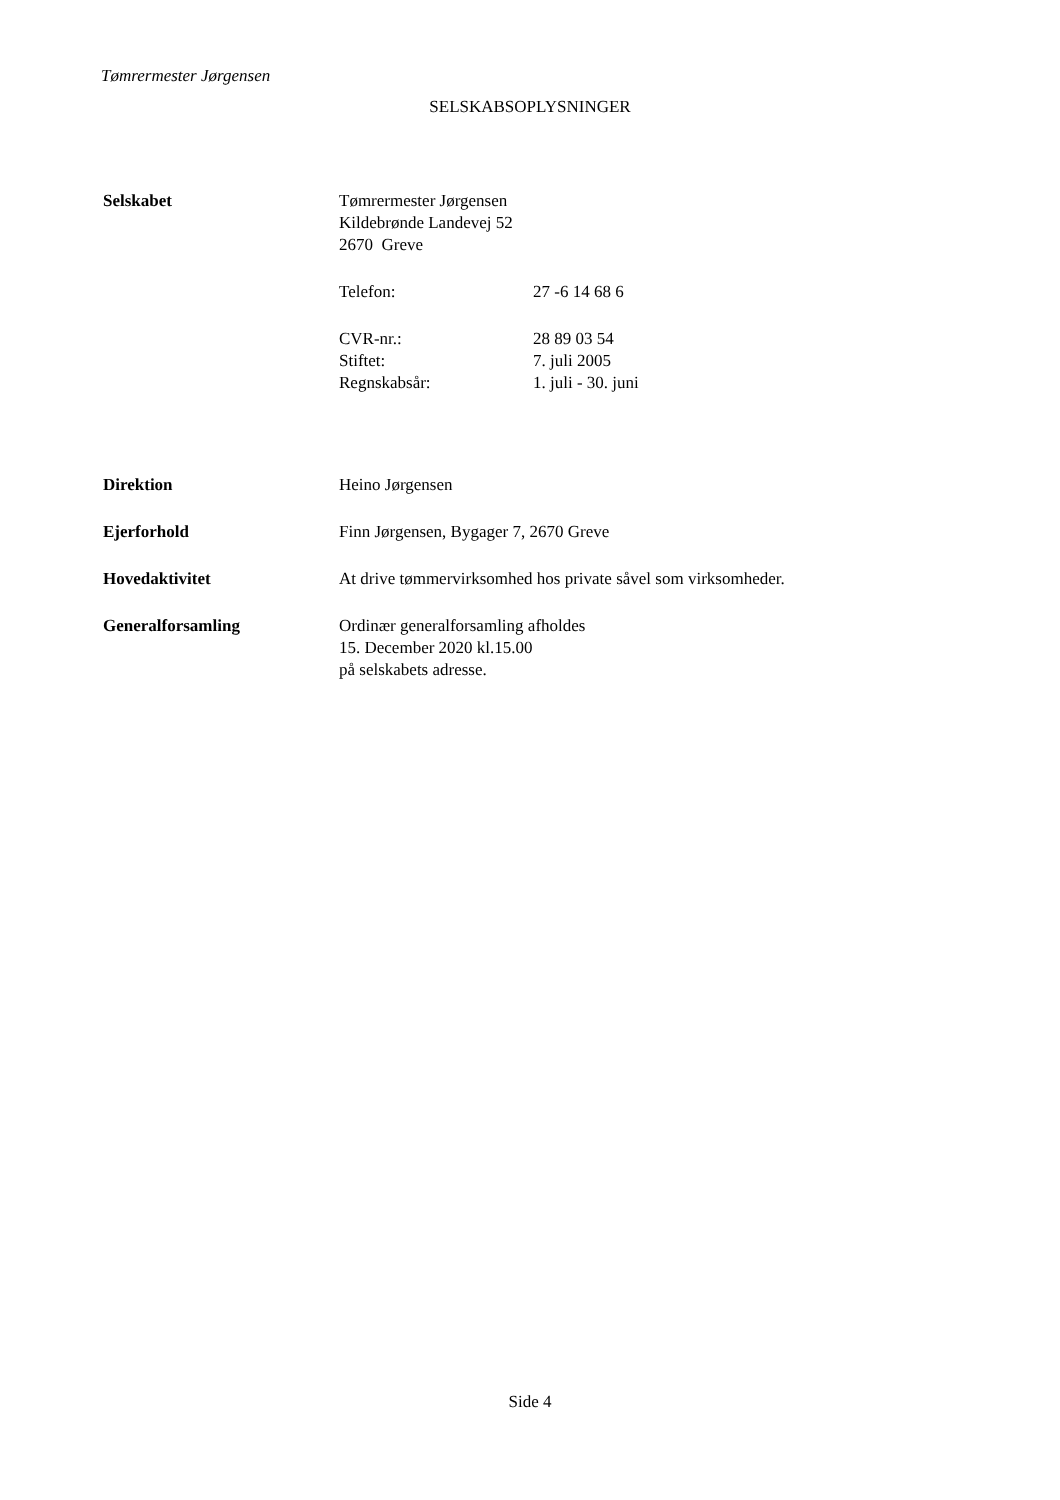Tømrermester Jørgensen
SELSKABSOPLYSNINGER
Selskabet Tømrermester Jørgensen
Kildebrønde Landevej 52
2670 Greve
Telefon: 27 -6 14 68 6
CVR-nr.: 28 89 03 54
Stiftet: 7. juli 2005
Regnskabsår: 1. juli - 30. juni
Direktion Heino Jørgensen
Ejerforhold Finn Jørgensen, Bygager 7, 2670 Greve
Hovedaktivitet At drive tømmervirksomhed hos private såvel som virksomheder.
Generalforsamling Ordinær generalforsamling afholdes
15. December 2020 kl.15.00
på selskabets adresse.
Side 4